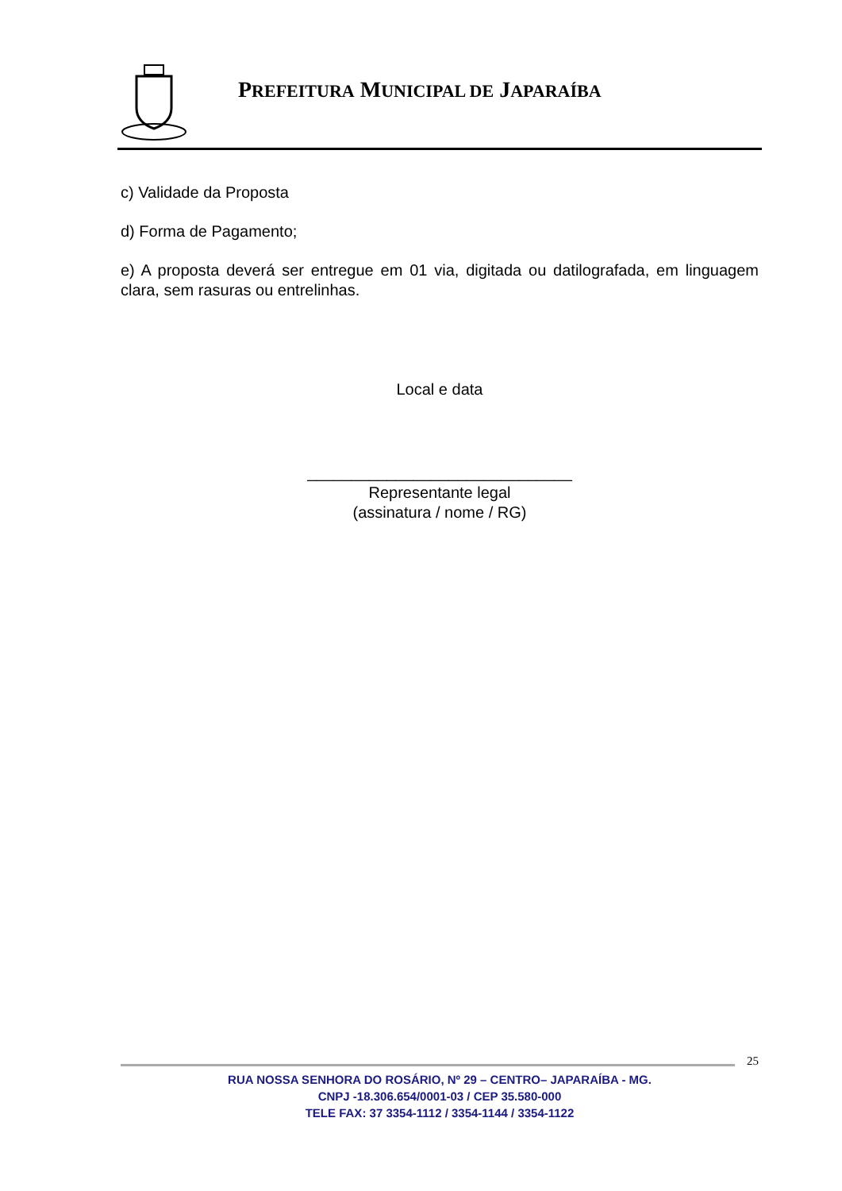PREFEITURA MUNICIPAL DE JAPARAÍBA
c) Validade da Proposta
d) Forma de Pagamento;
e) A proposta deverá ser entregue em 01 via, digitada ou datilografada, em linguagem clara, sem rasuras ou entrelinhas.
Local e data
______________________________
Representante legal
(assinatura / nome / RG)
25
RUA NOSSA SENHORA DO ROSÁRIO, Nº 29 – CENTRO– JAPARAÍBA - MG.
CNPJ -18.306.654/0001-03 / CEP 35.580-000
TELE FAX: 37 3354-1112 / 3354-1144 / 3354-1122